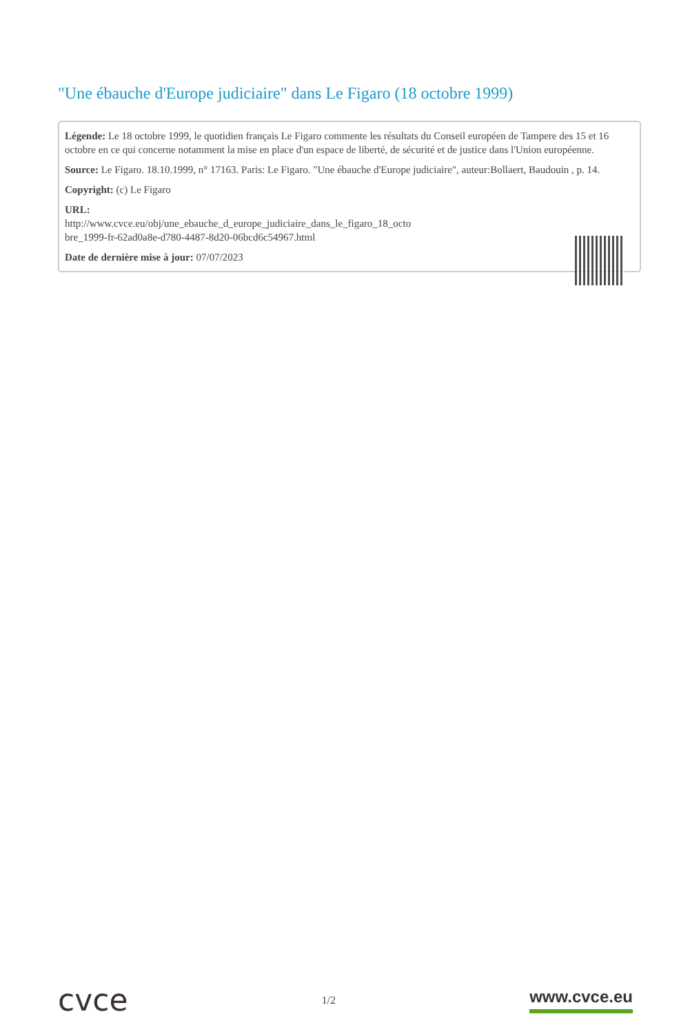"Une ébauche d'Europe judiciaire" dans Le Figaro (18 octobre 1999)
Légende: Le 18 octobre 1999, le quotidien français Le Figaro commente les résultats du Conseil européen de Tampere des 15 et 16 octobre en ce qui concerne notamment la mise en place d'un espace de liberté, de sécurité et de justice dans l'Union européenne.
Source: Le Figaro. 18.10.1999, n° 17163. Paris: Le Figaro. "Une ébauche d'Europe judiciaire", auteur:Bollaert, Baudouin , p. 14.
Copyright: (c) Le Figaro
URL:
http://www.cvce.eu/obj/une_ebauche_d_europe_judiciaire_dans_le_figaro_18_octo
bre_1999-fr-62ad0a8e-d780-4487-8d20-06bcd6c54967.html
Date de dernière mise à jour: 07/07/2023
cvce
1/2
www.cvce.eu